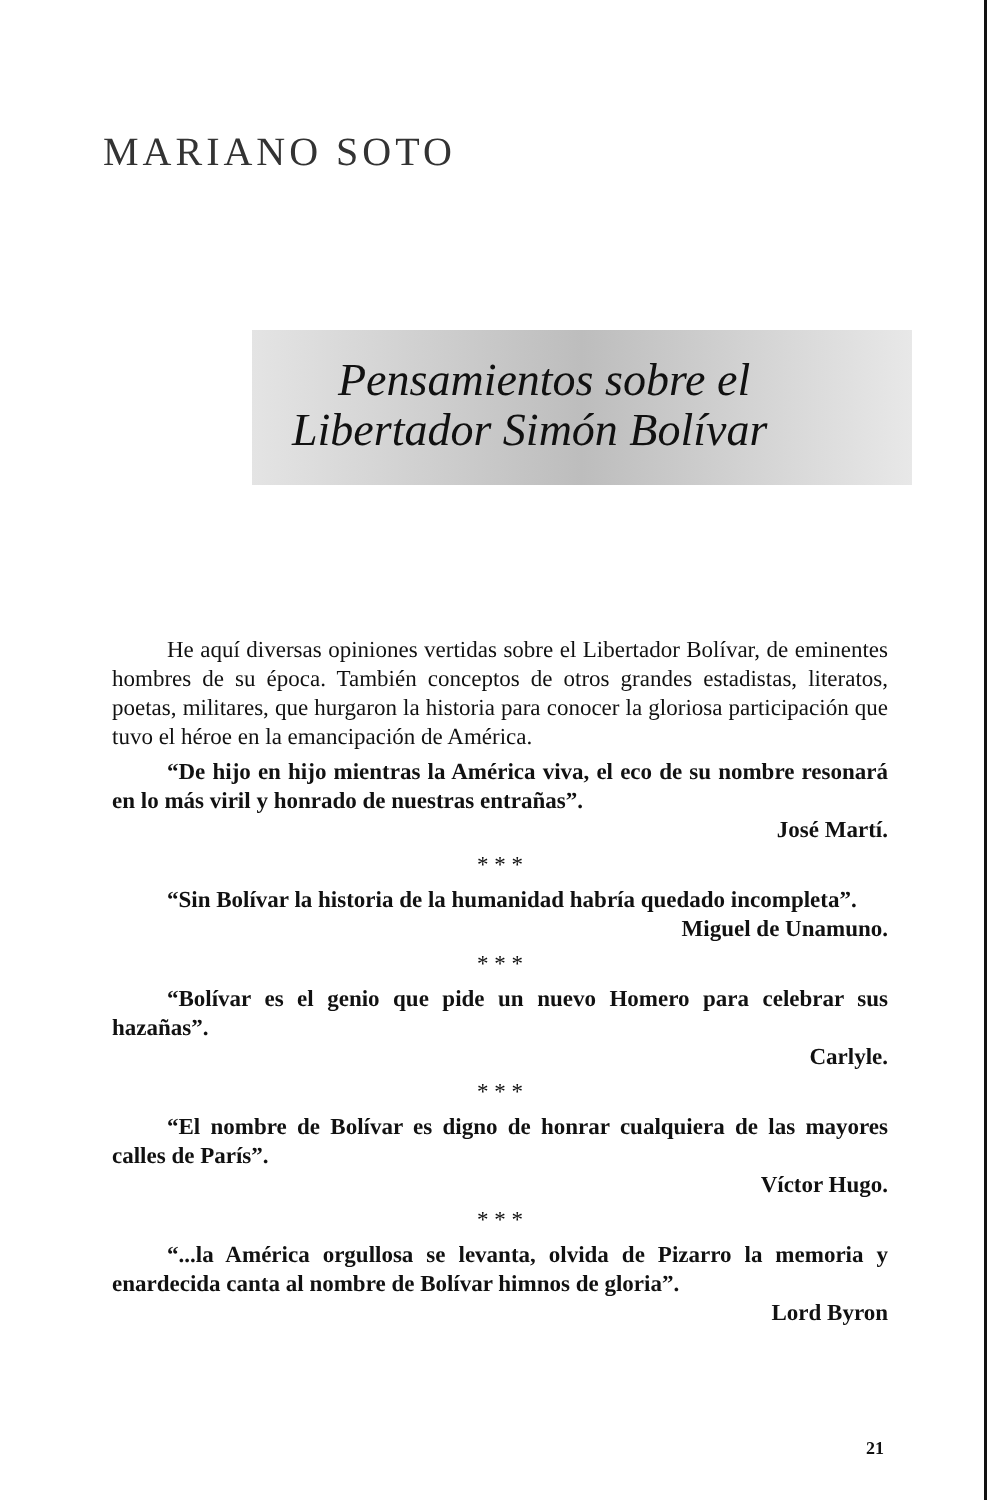MARIANO SOTO
Pensamientos sobre el
Libertador Simón Bolívar
He aquí diversas opiniones vertidas sobre el Libertador Bolívar, de eminentes hombres de su época. También conceptos de otros grandes estadistas, literatos, poetas, militares, que hurgaron la historia para conocer la gloriosa participación que tuvo el héroe en la emancipación de América.
“De hijo en hijo mientras la América viva, el eco de su nombre resonará en lo más viril y honrado de nuestras entrañas”.
José Martí.
* * *
“Sin Bolívar la historia de la humanidad habría quedado incompleta”.
Miguel de Unamuno.
* * *
“Bolívar es el genio que pide un nuevo Homero para celebrar sus hazañas”.
Carlyle.
* * *
“El nombre de Bolívar es digno de honrar cualquiera de las mayores calles de París”.
Víctor Hugo.
* * *
“...la América orgullosa se levanta, olvida de Pizarro la memoria y enardecida canta al nombre de Bolívar himnos de gloria”.
Lord Byron
21